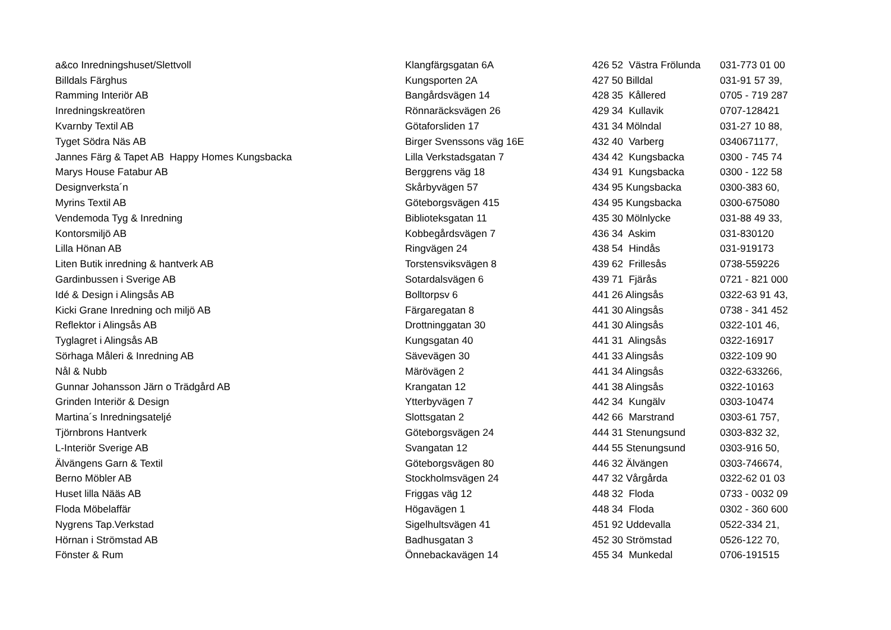| a&co Inredningshuset/Slettvoll | Klangfärgsgatan 6A | 426 52 Västra Frölunda | 031-773 01 00 |
| Billdals Färghus | Kungsporten 2A | 427 50 Billdal | 031-91 57 39, |
| Ramming Interiör AB | Bangårdsvägen 14 | 428 35 Kållered | 0705 - 719 287 |
| Inredningskreatören | Rönnaräcksvägen 26 | 429 34 Kullavik | 0707-128421 |
| Kvarnby Textil AB | Götaforsliden 17 | 431 34 Mölndal | 031-27 10 88, |
| Tyget Södra Näs AB | Birger Svenssons väg 16E | 432 40 Varberg | 0340671177, |
| Jannes Färg & Tapet AB Happy Homes Kungsbacka | Lilla Verkstadsgatan 7 | 434 42 Kungsbacka | 0300 - 745 74 |
| Marys House Fatabur AB | Berggrens väg 18 | 434 91 Kungsbacka | 0300 - 122 58 |
| Designverksta´n | Skårbyvägen 57 | 434 95 Kungsbacka | 0300-383 60, |
| Myrins Textil AB | Göteborgsvägen 415 | 434 95 Kungsbacka | 0300-675080 |
| Vendemoda Tyg & Inredning | Biblioteksgatan 11 | 435 30 Mölnlycke | 031-88 49 33, |
| Kontorsmiljö AB | Kobbegårdsvägen 7 | 436 34 Askim | 031-830120 |
| Lilla Hönan AB | Ringvägen 24 | 438 54 Hindås | 031-919173 |
| Liten Butik inredning & hantverk AB | Torstensviksvägen 8 | 439 62 Frillesås | 0738-559226 |
| Gardinbussen i Sverige AB | Sotardalsvägen 6 | 439 71 Fjärås | 0721 - 821 000 |
| Idé & Design i Alingsås AB | Bolltorpsv 6 | 441 26 Alingsås | 0322-63 91 43, |
| Kicki Grane Inredning och miljö AB | Färgaregatan 8 | 441 30 Alingsås | 0738 - 341 452 |
| Reflektor i Alingsås AB | Drottninggatan 30 | 441 30 Alingsås | 0322-101 46, |
| Tyglagret i Alingsås AB | Kungsgatan 40 | 441 31 Alingsås | 0322-16917 |
| Sörhaga Måleri & Inredning AB | Sävevägen 30 | 441 33 Alingsås | 0322-109 90 |
| Nål & Nubb | Märövägen 2 | 441 34 Alingsås | 0322-633266, |
| Gunnar Johansson Järn o Trädgård AB | Krangatan 12 | 441 38 Alingsås | 0322-10163 |
| Grinden Interiör & Design | Ytterbyvägen 7 | 442 34 Kungälv | 0303-10474 |
| Martina´s Inredningsateljé | Slottsgatan 2 | 442 66 Marstrand | 0303-61 757, |
| Tjörnbrons Hantverk | Göteborgsvägen 24 | 444 31 Stenungsund | 0303-832 32, |
| L-Interiör Sverige AB | Svangatan 12 | 444 55 Stenungsund | 0303-916 50, |
| Älvängens Garn & Textil | Göteborgsvägen 80 | 446 32 Älvängen | 0303-746674, |
| Berno Möbler AB | Stockholmsvägen 24 | 447 32 Vårgårda | 0322-62 01 03 |
| Huset lilla Nääs AB | Friggas väg 12 | 448 32 Floda | 0733 - 0032 09 |
| Floda Möbelaffär | Högavägen 1 | 448 34 Floda | 0302 - 360 600 |
| Nygrens Tap.Verkstad | Sigelhultsvägen 41 | 451 92 Uddevalla | 0522-334 21, |
| Hörnan i Strömstad AB | Badhusgatan 3 | 452 30 Strömstad | 0526-122 70, |
| Fönster & Rum | Önnebackavägen 14 | 455 34 Munkedal | 0706-191515 |